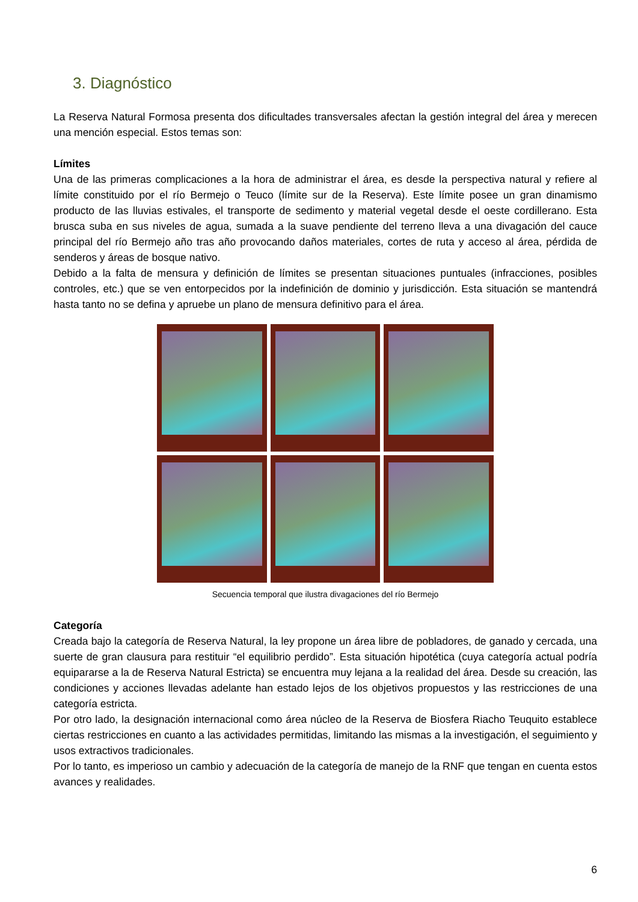3. Diagnóstico
La Reserva Natural Formosa presenta dos dificultades transversales afectan la gestión integral del área y merecen una mención especial. Estos temas son:
Límites
Una de las primeras complicaciones a la hora de administrar el área, es desde la perspectiva natural y refiere al límite constituido por el río Bermejo o Teuco (límite sur de la Reserva). Este límite posee un gran dinamismo producto de las lluvias estivales, el transporte de sedimento y material vegetal desde el oeste cordillerano. Esta brusca suba en sus niveles de agua, sumada a la suave pendiente del terreno lleva a una divagación del cauce principal del río Bermejo año tras año provocando daños materiales, cortes de ruta y acceso al área, pérdida de senderos y áreas de bosque nativo.
Debido a la falta de mensura y definición de límites se presentan situaciones puntuales (infracciones, posibles controles, etc.) que se ven entorpecidos por la indefinición de dominio y jurisdicción. Esta situación se mantendrá hasta tanto no se defina y apruebe un plano de mensura definitivo para el área.
Secuencia temporal que ilustra divagaciones del río Bermejo
Categoría
Creada bajo la categoría de Reserva Natural, la ley propone un área libre de pobladores, de ganado y cercada, una suerte de gran clausura para restituir “el equilibrio perdido”. Esta situación hipotética (cuya categoría actual podría equipararse a la de Reserva Natural Estricta) se encuentra muy lejana a la realidad del área. Desde su creación, las condiciones y acciones llevadas adelante han estado lejos de los objetivos propuestos y las restricciones de una categoría estricta.
Por otro lado, la designación internacional como área núcleo de la Reserva de Biosfera Riacho Teuquito establece ciertas restricciones en cuanto a las actividades permitidas, limitando las mismas a la investigación, el seguimiento y usos extractivos tradicionales.
Por lo tanto, es imperioso un cambio y adecuación de la categoría de manejo de la RNF que tengan en cuenta estos avances y realidades.
6